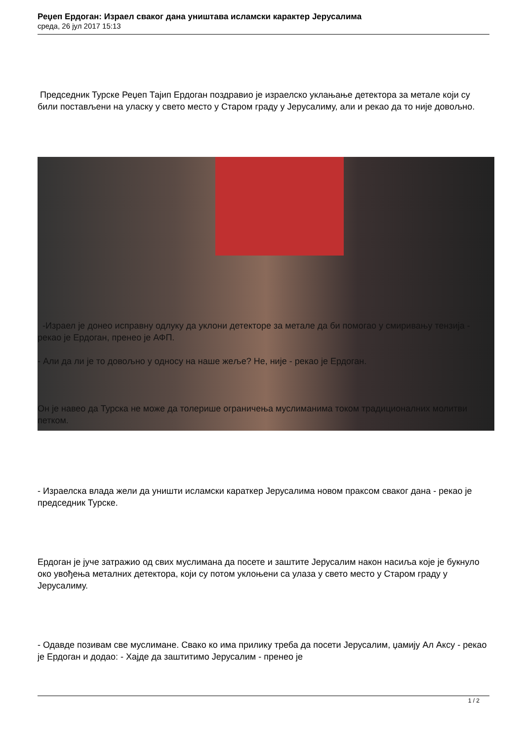Реџеп Ердоган: Израел сваког дана уништава исламски карактер Јерусалима
среда, 26 јул 2017 15:13
Председник Турске Реџеп Тајип Ердоган поздравио је израелско уклањање детектора за метале који су били постављени на уласку у свето место у Старом граду у Јерусалиму, али и рекао да то није довољно.
-Израел је донео исправну одлуку да уклони детекторе за метале да би помогао у смиривању тензија - рекао је Ердоган, пренео је АФП.
- Али да ли је то довољно у односу на наше жеље? Не, није - рекао је Ердоган.
Он је навео да Турска не може да толерише ограничења муслиманима током традиционалних молитви петком.
- Израелска влада жели да уништи исламски караткер Јерусалима новом праксом сваког дана - рекао је председник Турске.
Ердоган је јуче затражио од свих муслимана да посете и заштите Јерусалим након насиља које је букнуло око увођења металних детектора, који су потом уклоњени са улаза у свето место у Старом граду у Јерусалиму.
- Одавде позивам све муслимане. Свако ко има прилику треба да посети Јерусалим, џамију Ал Аксу - рекао је Ердоган и додао: - Хајде да заштитимо Јерусалим - пренео је
1 / 2